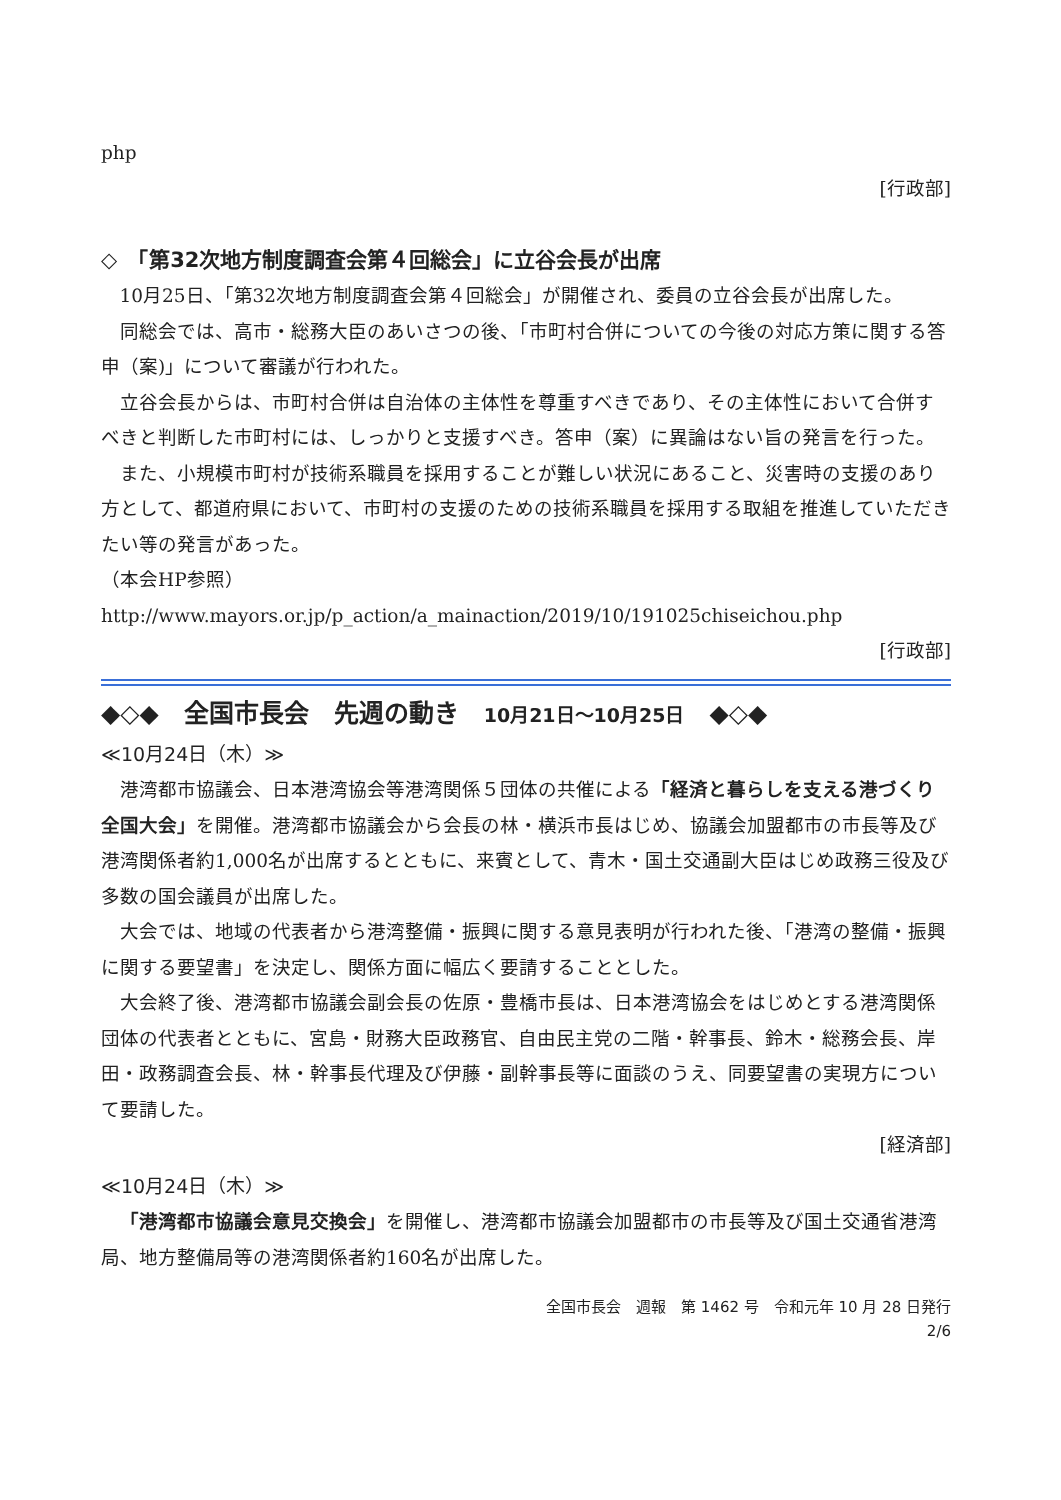php
[行政部]
◇　「第32次地方制度調査会第４回総会」に立谷会長が出席
10月25日、「第32次地方制度調査会第４回総会」が開催され、委員の立谷会長が出席した。
同総会では、高市・総務大臣のあいさつの後、「市町村合併についての今後の対応方策に関する答申（案)」について審議が行われた。
立谷会長からは、市町村合併は自治体の主体性を尊重すべきであり、その主体性において合併すべきと判断した市町村には、しっかりと支援すべき。答申（案）に異論はない旨の発言を行った。
また、小規模市町村が技術系職員を採用することが難しい状況にあること、災害時の支援のあり方として、都道府県において、市町村の支援のための技術系職員を採用する取組を推進していただきたい等の発言があった。
（本会HP参照）
http://www.mayors.or.jp/p_action/a_mainaction/2019/10/191025chiseichou.php
[行政部]
◆◇◆　全国市長会　先週の動き　10月21日～10月25日　◆◇◆
≪10月24日（木）≫
港湾都市協議会、日本港湾協会等港湾関係５団体の共催による「経済と暮らしを支える港づくり全国大会」を開催。港湾都市協議会から会長の林・横浜市長はじめ、協議会加盟都市の市長等及び港湾関係者約1,000名が出席するとともに、来賓として、青木・国土交通副大臣はじめ政務三役及び多数の国会議員が出席した。
大会では、地域の代表者から港湾整備・振興に関する意見表明が行われた後、「港湾の整備・振興に関する要望書」を決定し、関係方面に幅広く要請することとした。
大会終了後、港湾都市協議会副会長の佐原・豊橋市長は、日本港湾協会をはじめとする港湾関係団体の代表者とともに、宮島・財務大臣政務官、自由民主党の二階・幹事長、鈴木・総務会長、岸田・政務調査会長、林・幹事長代理及び伊藤・副幹事長等に面談のうえ、同要望書の実現方について要請した。
[経済部]
≪10月24日（木）≫
「港湾都市協議会意見交換会」を開催し、港湾都市協議会加盟都市の市長等及び国土交通省港湾局、地方整備局等の港湾関係者約160名が出席した。
全国市長会　週報　第 1462 号　令和元年 10 月 28 日発行
2/6